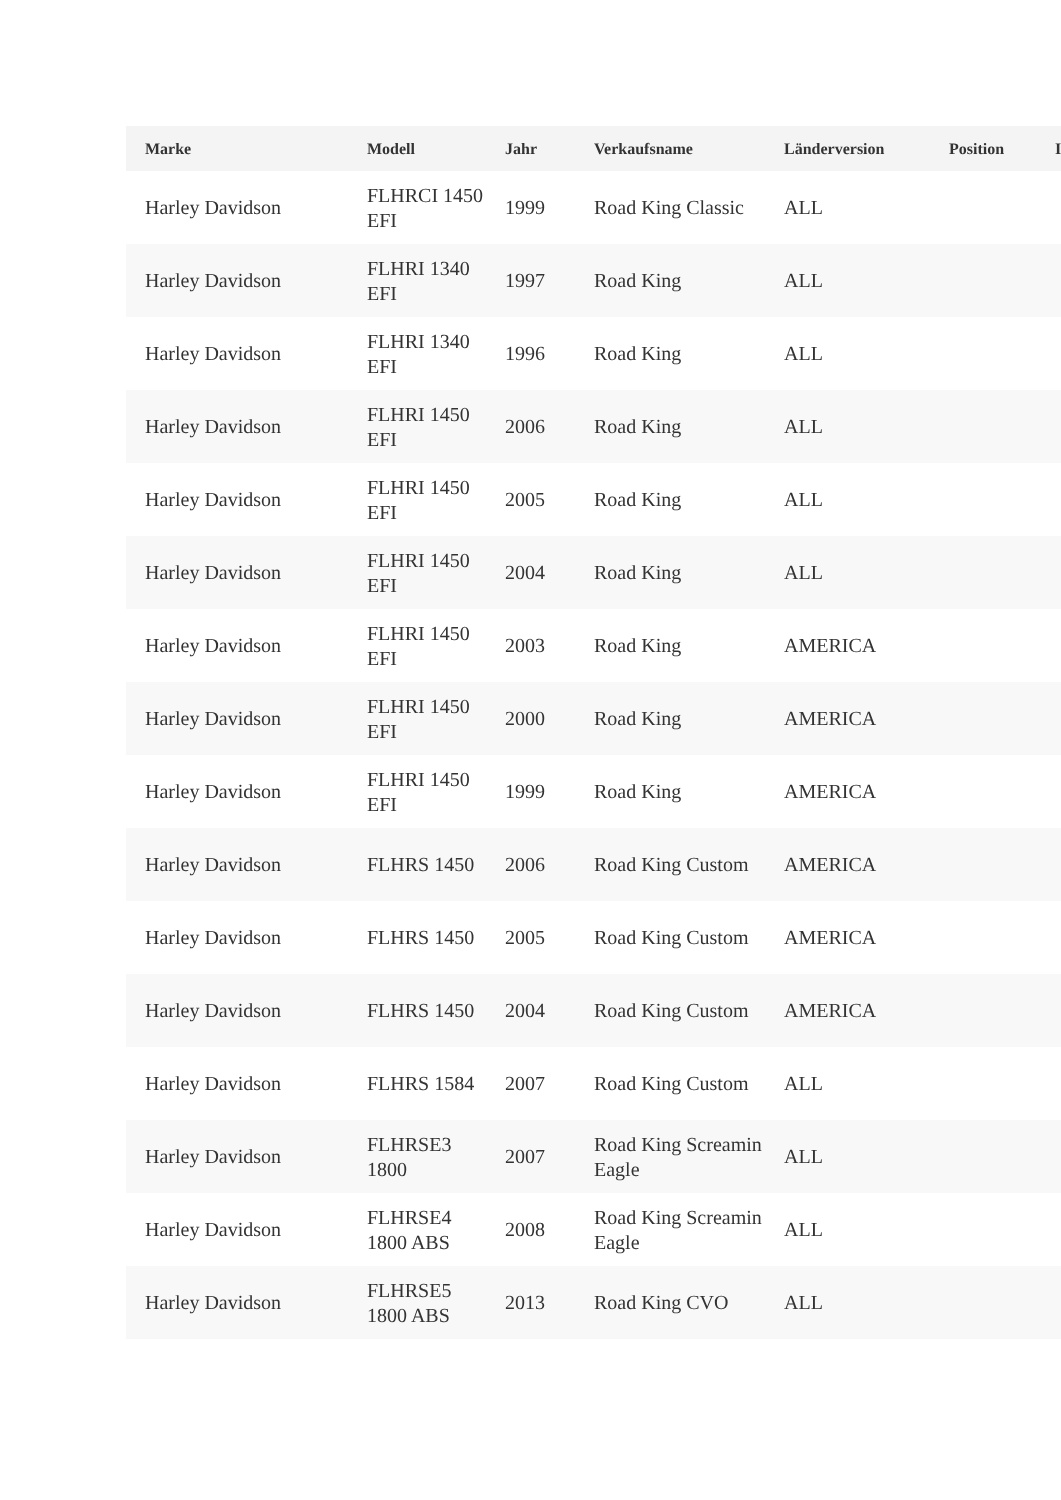| Marke | Modell | Jahr | Verkaufsname | Länderversion | Position | I |
| --- | --- | --- | --- | --- | --- | --- |
| Harley Davidson | FLHRCI 1450 EFI | 1999 | Road King Classic | ALL | | |
| Harley Davidson | FLHRI 1340 EFI | 1997 | Road King | ALL | | |
| Harley Davidson | FLHRI 1340 EFI | 1996 | Road King | ALL | | |
| Harley Davidson | FLHRI 1450 EFI | 2006 | Road King | ALL | | |
| Harley Davidson | FLHRI 1450 EFI | 2005 | Road King | ALL | | |
| Harley Davidson | FLHRI 1450 EFI | 2004 | Road King | ALL | | |
| Harley Davidson | FLHRI 1450 EFI | 2003 | Road King | AMERICA | | |
| Harley Davidson | FLHRI 1450 EFI | 2000 | Road King | AMERICA | | |
| Harley Davidson | FLHRI 1450 EFI | 1999 | Road King | AMERICA | | |
| Harley Davidson | FLHRS 1450 | 2006 | Road King Custom | AMERICA | | |
| Harley Davidson | FLHRS 1450 | 2005 | Road King Custom | AMERICA | | |
| Harley Davidson | FLHRS 1450 | 2004 | Road King Custom | AMERICA | | |
| Harley Davidson | FLHRS 1584 | 2007 | Road King Custom | ALL | | |
| Harley Davidson | FLHRSE3 1800 | 2007 | Road King Screamin Eagle | ALL | | |
| Harley Davidson | FLHRSE4 1800 ABS | 2008 | Road King Screamin Eagle | ALL | | |
| Harley Davidson | FLHRSE5 1800 ABS | 2013 | Road King CVO | ALL | | |